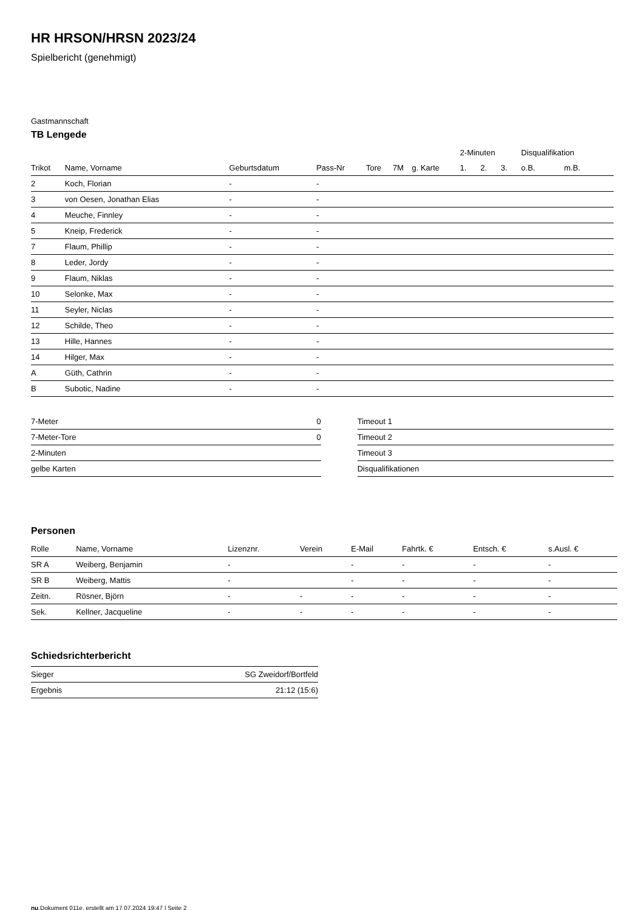HR HRSON/HRSN 2023/24
Spielbericht (genehmigt)
Gastmannschaft
TB Lengede
| | | | | | | | | 2-Minuten | | | Disqualifikation | |
| --- | --- | --- | --- | --- | --- | --- | --- | --- | --- | --- | --- | --- |
| Trikot | Name, Vorname | Geburtsdatum | Pass-Nr | Tore | 7M | g. Karte | | 1. | 2. | 3. | o.B. | m.B. |
| 2 | Koch, Florian | - | - | | | | | | | | | |
| 3 | von Oesen, Jonathan Elias | - | - | | | | | | | | | |
| 4 | Meuche, Finnley | - | - | | | | | | | | | |
| 5 | Kneip, Frederick | - | - | | | | | | | | | |
| 7 | Flaum, Phillip | - | - | | | | | | | | | |
| 8 | Leder, Jordy | - | - | | | | | | | | | |
| 9 | Flaum, Niklas | - | - | | | | | | | | | |
| 10 | Selonke, Max | - | - | | | | | | | | | |
| 11 | Seyler, Niclas | - | - | | | | | | | | | |
| 12 | Schilde, Theo | - | - | | | | | | | | | |
| 13 | Hille, Hannes | - | - | | | | | | | | | |
| 14 | Hilger, Max | - | - | | | | | | | | | |
| A | Güth, Cathrin | - | - | | | | | | | | | |
| B | Subotic, Nadine | - | - | | | | | | | | | |
| 7-Meter | 0 |
| 7-Meter-Tore | 0 |
| 2-Minuten | |
| gelbe Karten | |
| Timeout 1 |
| Timeout 2 |
| Timeout 3 |
| Disqualifikationen |
Personen
| Rolle | Name, Vorname | Lizenznr. | Verein | E-Mail | Fahrtk. € | Entsch. € | s.Ausl. € |
| --- | --- | --- | --- | --- | --- | --- | --- |
| SR A | Weiberg, Benjamin | - | | - | - | - | - |
| SR B | Weiberg, Mattis | - | | - | - | - | - |
| Zeitn. | Rösner, Björn | - | - | - | - | - | - |
| Sek. | Kellner, Jacqueline | - | - | - | - | - | - |
Schiedsrichterbericht
| Sieger | SG Zweidorf/Bortfeld |
| Ergebnis | 21:12 (15:6) |
nu.Dokument 011e, erstellt am 17.07.2024 19:47 | Seite 2